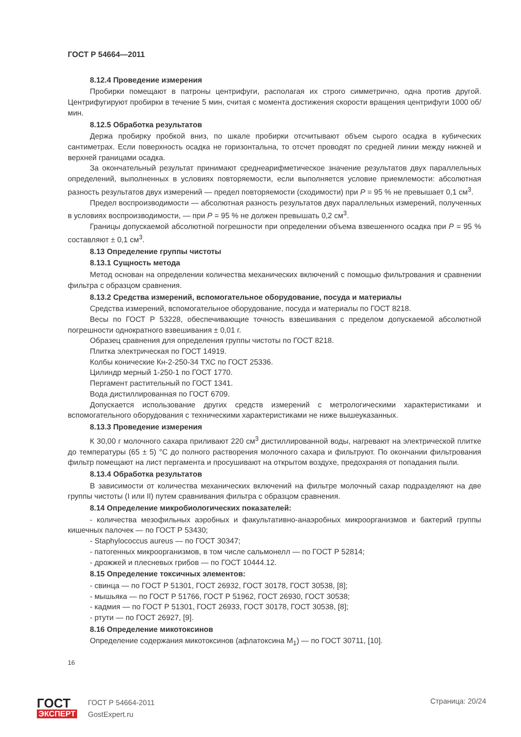ГОСТ Р 54664—2011
8.12.4 Проведение измерения
Пробирки помещают в патроны центрифуги, располагая их строго симметрично, одна против другой. Центрифугируют пробирки в течение 5 мин, считая с момента достижения скорости вращения центрифуги 1000 об/мин.
8.12.5 Обработка результатов
Держа пробирку пробкой вниз, по шкале пробирки отсчитывают объем сырого осадка в кубических сантиметрах. Если поверхность осадка не горизонтальна, то отсчет проводят по средней линии между нижней и верхней границами осадка.
За окончательный результат принимают среднеарифметическое значение результатов двух параллельных определений, выполненных в условиях повторяемости, если выполняется условие приемлемости: абсолютная разность результатов двух измерений — предел повторяемости (сходимости) при P = 95 % не превышает 0,1 см<sup>3</sup>.
Предел воспроизводимости — абсолютная разность результатов двух параллельных измерений, полученных в условиях воспроизводимости, — при P = 95 % не должен превышать 0,2 см<sup>3</sup>.
Границы допускаемой абсолютной погрешности при определении объема взвешенного осадка при P = 95 % составляют ± 0,1 см<sup>3</sup>.
8.13 Определение группы чистоты
8.13.1 Сущность метода
Метод основан на определении количества механических включений с помощью фильтрования и сравнении фильтра с образцом сравнения.
8.13.2 Средства измерений, вспомогательное оборудование, посуда и материалы
Средства измерений, вспомогательное оборудование, посуда и материалы по ГОСТ 8218.
Весы по ГОСТ Р 53228, обеспечивающие точность взвешивания с пределом допускаемой абсолютной погрешности однократного взвешивания ± 0,01 г.
Образец сравнения для определения группы чистоты по ГОСТ 8218.
Плитка электрическая по ГОСТ 14919.
Колбы конические Кн-2-250-34 ТХС по ГОСТ 25336.
Цилиндр мерный 1-250-1 по ГОСТ 1770.
Пергамент растительный по ГОСТ 1341.
Вода дистиллированная по ГОСТ 6709.
Допускается использование других средств измерений с метрологическими характеристиками и вспомогательного оборудования с техническими характеристиками не ниже вышеуказанных.
8.13.3 Проведение измерения
К 30,00 г молочного сахара приливают 220 см<sup>3</sup> дистиллированной воды, нагревают на электрической плитке до температуры (65 ± 5) °С до полного растворения молочного сахара и фильтруют. По окончании фильтрования фильтр помещают на лист пергамента и просушивают на открытом воздухе, предохраняя от попадания пыли.
8.13.4 Обработка результатов
В зависимости от количества механических включений на фильтре молочный сахар подразделяют на две группы чистоты (I или II) путем сравнивания фильтра с образцом сравнения.
8.14 Определение микробиологических показателей:
- количества мезофильных аэробных и факультативно-анаэробных микроорганизмов и бактерий группы кишечных палочек — по ГОСТ Р 53430;
- Staphylococcus aureus — по ГОСТ 30347;
- патогенных микроорганизмов, в том числе сальмонелл — по ГОСТ Р 52814;
- дрожжей и плесневых грибов — по ГОСТ 10444.12.
8.15 Определение токсичных элементов:
- свинца — по ГОСТ Р 51301, ГОСТ 26932, ГОСТ 30178, ГОСТ 30538, [8];
- мышьяка — по ГОСТ Р 51766, ГОСТ Р 51962, ГОСТ 26930, ГОСТ 30538;
- кадмия — по ГОСТ Р 51301, ГОСТ 26933, ГОСТ 30178, ГОСТ 30538, [8];
- ртути — по ГОСТ 26927, [9].
8.16 Определение микотоксинов
Определение содержания микотоксинов (афлатоксина M<sub>1</sub>) — по ГОСТ 30711, [10].
16
ГОСТ
ЭКСПЕРТ
ГОСТ Р 54664-2011
GostExpert.ru
Страница: 20/24